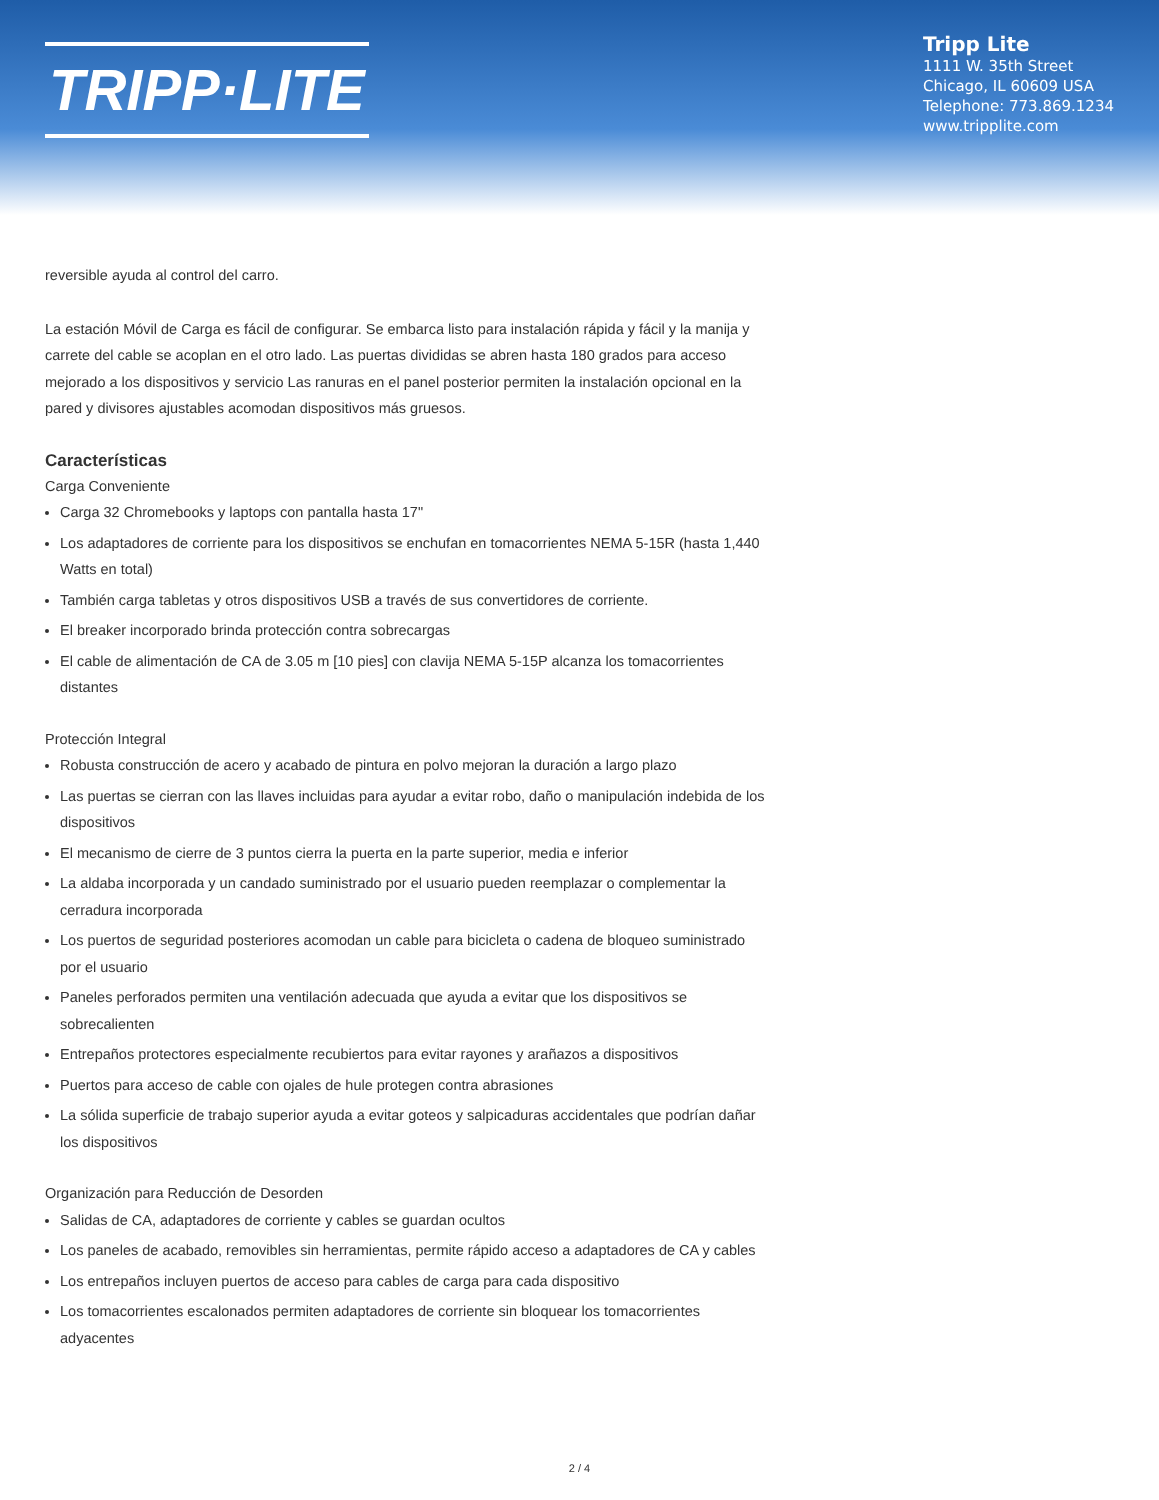TRIPP·LITE
Tripp Lite
1111 W. 35th Street
Chicago, IL 60609 USA
Telephone: 773.869.1234
www.tripplite.com
reversible ayuda al control del carro.
La estación Móvil de Carga es fácil de configurar. Se embarca listo para instalación rápida y fácil y la manija y carrete del cable se acoplan en el otro lado. Las puertas divididas se abren hasta 180 grados para acceso mejorado a los dispositivos y servicio Las ranuras en el panel posterior permiten la instalación opcional en la pared y divisores ajustables acomodan dispositivos más gruesos.
Características
Carga Conveniente
Carga 32 Chromebooks y laptops con pantalla hasta 17"
Los adaptadores de corriente para los dispositivos se enchufan en tomacorrientes NEMA 5-15R (hasta 1,440 Watts en total)
También carga tabletas y otros dispositivos USB a través de sus convertidores de corriente.
El breaker incorporado brinda protección contra sobrecargas
El cable de alimentación de CA de 3.05 m [10 pies] con clavija NEMA 5-15P alcanza los tomacorrientes distantes
Protección Integral
Robusta construcción de acero y acabado de pintura en polvo mejoran la duración a largo plazo
Las puertas se cierran con las llaves incluidas para ayudar a evitar robo, daño o manipulación indebida de los dispositivos
El mecanismo de cierre de 3 puntos cierra la puerta en la parte superior, media e inferior
La aldaba incorporada y un candado suministrado por el usuario pueden reemplazar o complementar la cerradura incorporada
Los puertos de seguridad posteriores acomodan un cable para bicicleta o cadena de bloqueo suministrado por el usuario
Paneles perforados permiten una ventilación adecuada que ayuda a evitar que los dispositivos se sobrecalienten
Entrepaños protectores especialmente recubiertos para evitar rayones y arañazos a dispositivos
Puertos para acceso de cable con ojales de hule protegen contra abrasiones
La sólida superficie de trabajo superior ayuda a evitar goteos y salpicaduras accidentales que podrían dañar los dispositivos
Organización para Reducción de Desorden
Salidas de CA, adaptadores de corriente y cables se guardan ocultos
Los paneles de acabado, removibles sin herramientas, permite rápido acceso a adaptadores de CA y cables
Los entrepaños incluyen puertos de acceso para cables de carga para cada dispositivo
Los tomacorrientes escalonados permiten adaptadores de corriente sin bloquear los tomacorrientes adyacentes
2 / 4